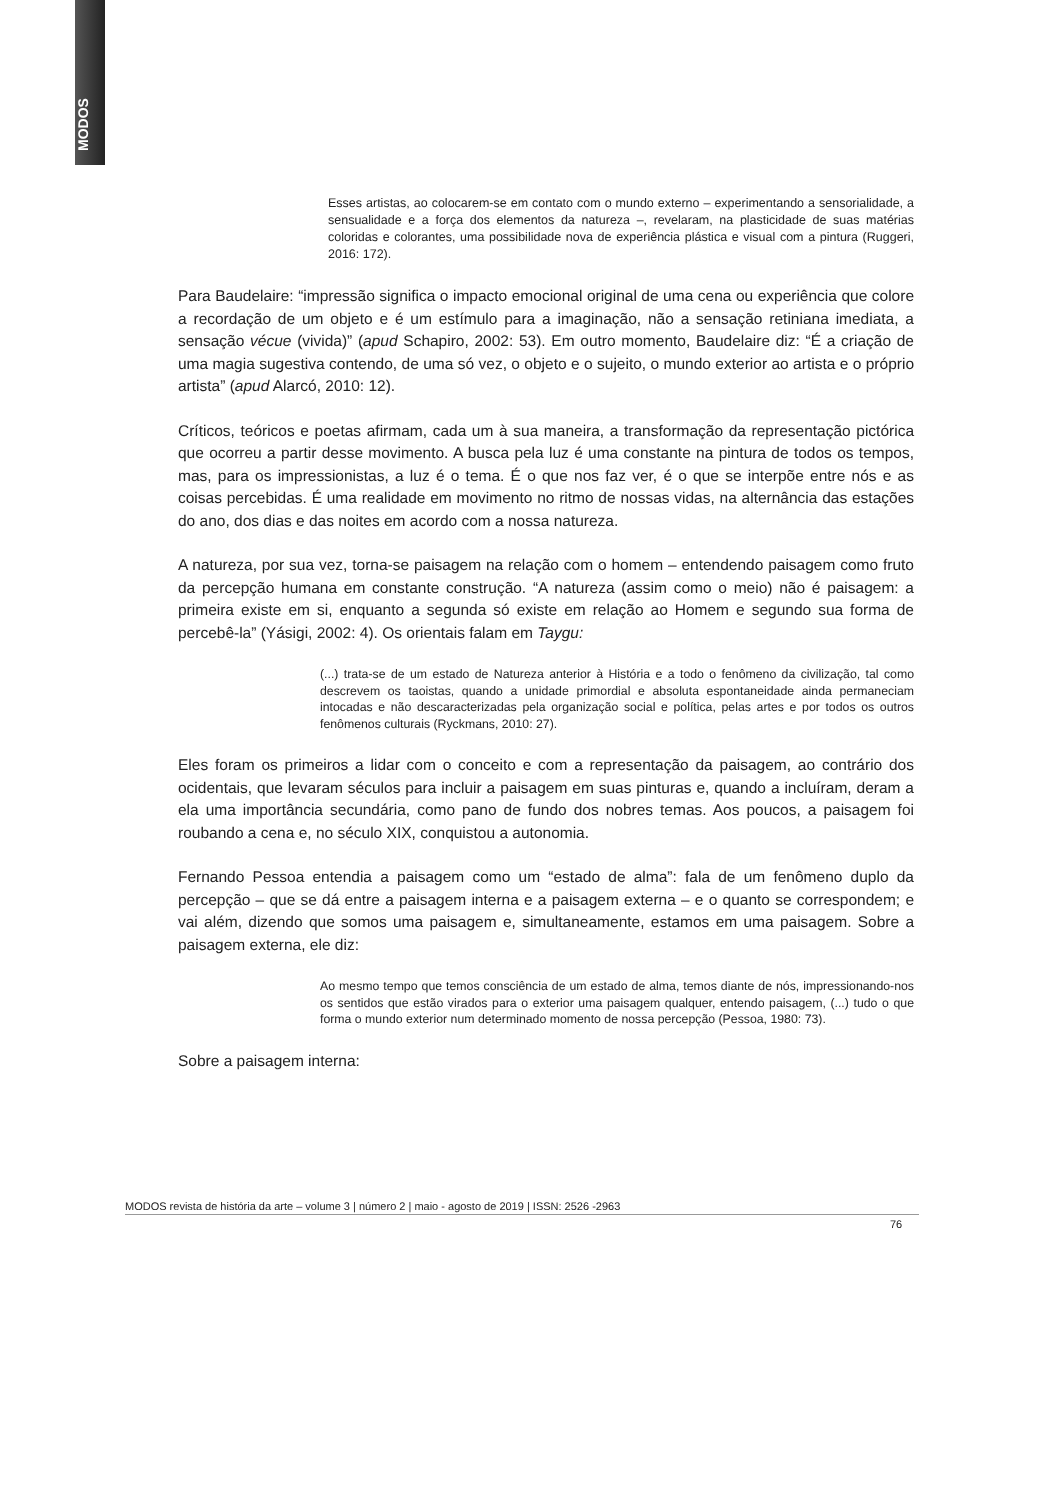MODOS
Esses artistas, ao colocarem-se em contato com o mundo externo – experimentando a sensorialidade, a sensualidade e a força dos elementos da natureza –, revelaram, na plasticidade de suas matérias coloridas e colorantes, uma possibilidade nova de experiência plástica e visual com a pintura (Ruggeri, 2016: 172).
Para Baudelaire: “impressão significa o impacto emocional original de uma cena ou experiência que colore a recordação de um objeto e é um estímulo para a imaginação, não a sensação retiniana imediata, a sensação vécue (vivida)” (apud Schapiro, 2002: 53). Em outro momento, Baudelaire diz: “É a criação de uma magia sugestiva contendo, de uma só vez, o objeto e o sujeito, o mundo exterior ao artista e o próprio artista” (apud Alarcó, 2010: 12).
Críticos, teóricos e poetas afirmam, cada um à sua maneira, a transformação da representação pictórica que ocorreu a partir desse movimento. A busca pela luz é uma constante na pintura de todos os tempos, mas, para os impressionistas, a luz é o tema. É o que nos faz ver, é o que se interpõe entre nós e as coisas percebidas. É uma realidade em movimento no ritmo de nossas vidas, na alternância das estações do ano, dos dias e das noites em acordo com a nossa natureza.
A natureza, por sua vez, torna-se paisagem na relação com o homem – entendendo paisagem como fruto da percepção humana em constante construção. “A natureza (assim como o meio) não é paisagem: a primeira existe em si, enquanto a segunda só existe em relação ao Homem e segundo sua forma de percebê-la” (Yásigi, 2002: 4). Os orientais falam em Taygu:
(...) trata-se de um estado de Natureza anterior à História e a todo o fenômeno da civilização, tal como descrevem os taoistas, quando a unidade primordial e absoluta espontaneidade ainda permaneciam intocadas e não descaracterizadas pela organização social e política, pelas artes e por todos os outros fenômenos culturais (Ryckmans, 2010: 27).
Eles foram os primeiros a lidar com o conceito e com a representação da paisagem, ao contrário dos ocidentais, que levaram séculos para incluir a paisagem em suas pinturas e, quando a incluíram, deram a ela uma importância secundária, como pano de fundo dos nobres temas. Aos poucos, a paisagem foi roubando a cena e, no século XIX, conquistou a autonomia.
Fernando Pessoa entendia a paisagem como um “estado de alma”: fala de um fenômeno duplo da percepção – que se dá entre a paisagem interna e a paisagem externa – e o quanto se correspondem; e vai além, dizendo que somos uma paisagem e, simultaneamente, estamos em uma paisagem. Sobre a paisagem externa, ele diz:
Ao mesmo tempo que temos consciência de um estado de alma, temos diante de nós, impressionando-nos os sentidos que estão virados para o exterior uma paisagem qualquer, entendo paisagem, (...) tudo o que forma o mundo exterior num determinado momento de nossa percepção (Pessoa, 1980: 73).
Sobre a paisagem interna:
MODOS revista de história da arte – volume 3 | número 2 | maio - agosto de 2019 | ISSN: 2526 -2963
76